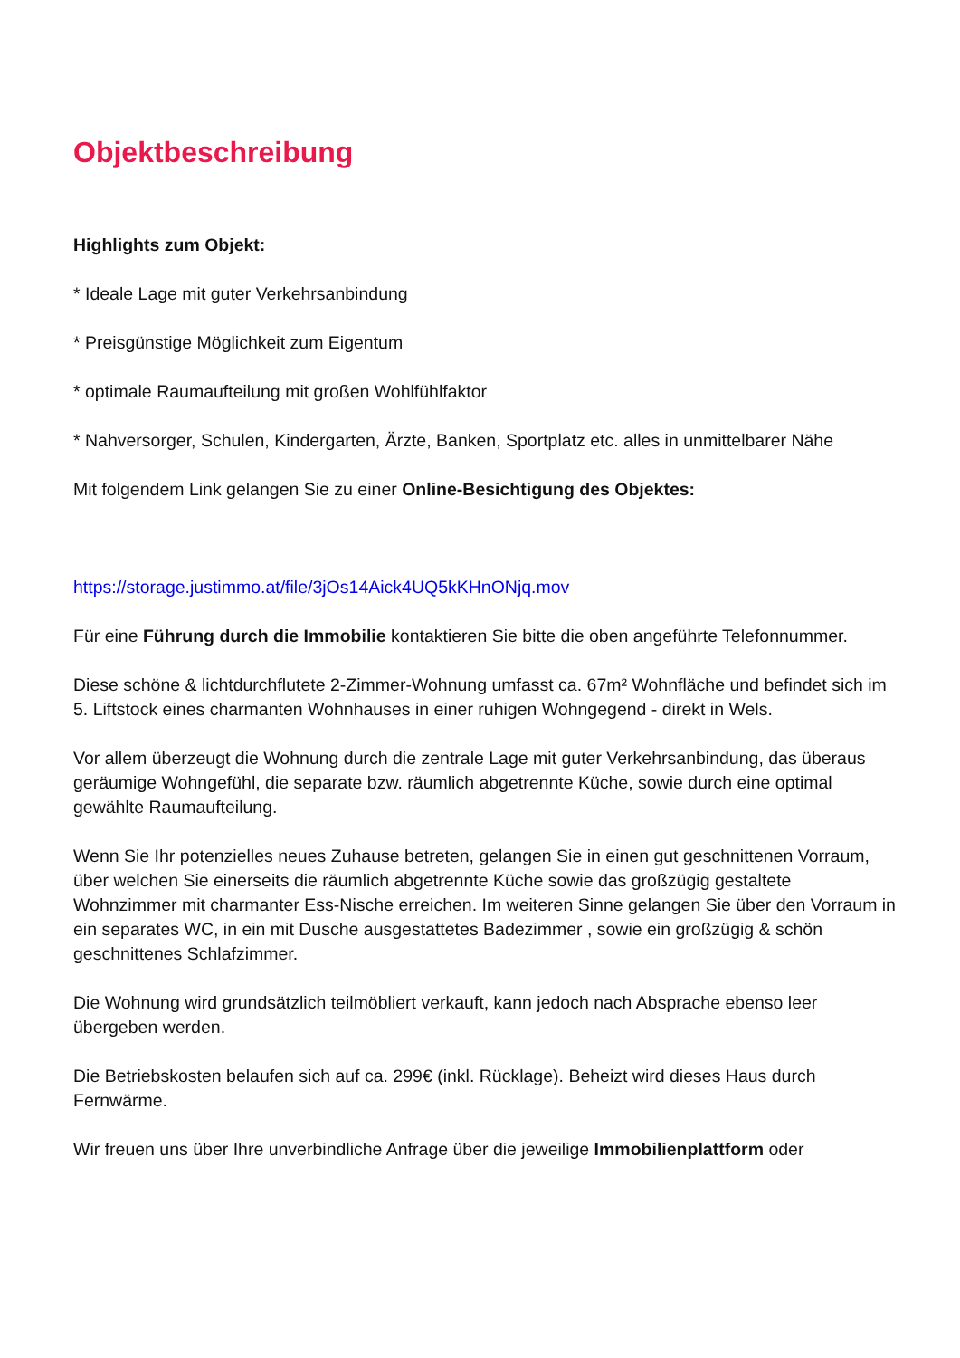Objektbeschreibung
Highlights zum Objekt:
* Ideale Lage mit guter Verkehrsanbindung
* Preisgünstige Möglichkeit zum Eigentum
* optimale Raumaufteilung mit großen Wohlfühlfaktor
* Nahversorger, Schulen, Kindergarten, Ärzte, Banken, Sportplatz etc. alles in unmittelbarer Nähe
Mit folgendem Link gelangen Sie zu einer Online-Besichtigung des Objektes:
https://storage.justimmo.at/file/3jOs14Aick4UQ5kKHnONjq.mov
Für eine Führung durch die Immobilie kontaktieren Sie bitte die oben angeführte Telefonnummer.
Diese schöne & lichtdurchflutete 2-Zimmer-Wohnung umfasst ca. 67m² Wohnfläche und befindet sich im 5. Liftstock eines charmanten Wohnhauses in einer ruhigen Wohngegend - direkt in Wels.
Vor allem überzeugt die Wohnung durch die zentrale Lage mit guter Verkehrsanbindung, das überaus geräumige Wohngefühl, die separate bzw. räumlich abgetrennte Küche, sowie durch eine optimal gewählte Raumaufteilung.
Wenn Sie Ihr potenzielles neues Zuhause betreten, gelangen Sie in einen gut geschnittenen Vorraum, über welchen Sie einerseits die räumlich abgetrennte Küche sowie das großzügig gestaltete Wohnzimmer mit charmanter Ess-Nische erreichen. Im weiteren Sinne gelangen Sie über den Vorraum in ein separates WC, in ein mit Dusche ausgestattetes Badezimmer , sowie ein großzügig & schön geschnittenes Schlafzimmer.
Die Wohnung wird grundsätzlich teilmöbliert verkauft, kann jedoch nach Absprache ebenso leer übergeben werden.
Die Betriebskosten belaufen sich auf ca. 299€ (inkl. Rücklage). Beheizt wird dieses Haus durch Fernwärme.
Wir freuen uns über Ihre unverbindliche Anfrage über die jeweilige Immobilienplattform oder